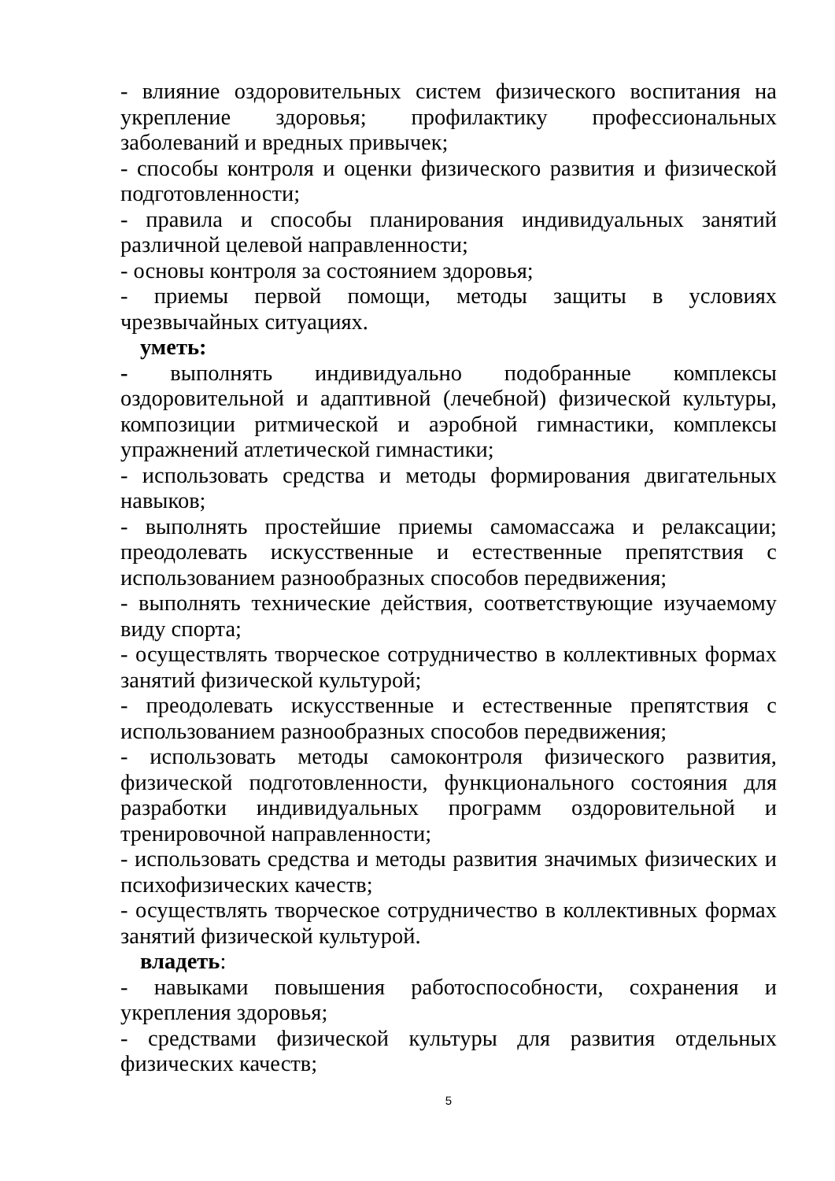- влияние оздоровительных систем физического воспитания на укрепление здоровья; профилактику профессиональных заболеваний и вредных привычек;
- способы контроля и оценки физического развития и физической подготовленности;
- правила и способы планирования индивидуальных занятий различной целевой направленности;
- основы контроля за состоянием здоровья;
- приемы первой помощи, методы защиты в условиях чрезвычайных ситуациях.
уметь:
- выполнять индивидуально подобранные комплексы оздоровительной и адаптивной (лечебной) физической культуры, композиции ритмической и аэробной гимнастики, комплексы упражнений атлетической гимнастики;
- использовать средства и методы формирования двигательных навыков;
- выполнять простейшие приемы самомассажа и релаксации; преодолевать искусственные и естественные препятствия с использованием разнообразных способов передвижения;
- выполнять технические действия, соответствующие изучаемому виду спорта;
- осуществлять творческое сотрудничество в коллективных формах занятий физической культурой;
- преодолевать искусственные и естественные препятствия с использованием разнообразных способов передвижения;
- использовать методы самоконтроля физического развития, физической подготовленности, функционального состояния для разработки индивидуальных программ оздоровительной и тренировочной направленности;
- использовать средства и методы развития значимых физических и психофизических качеств;
- осуществлять творческое сотрудничество в коллективных формах занятий физической культурой.
владеть:
- навыками повышения работоспособности, сохранения и укрепления здоровья;
- средствами физической культуры для развития отдельных физических качеств;
5